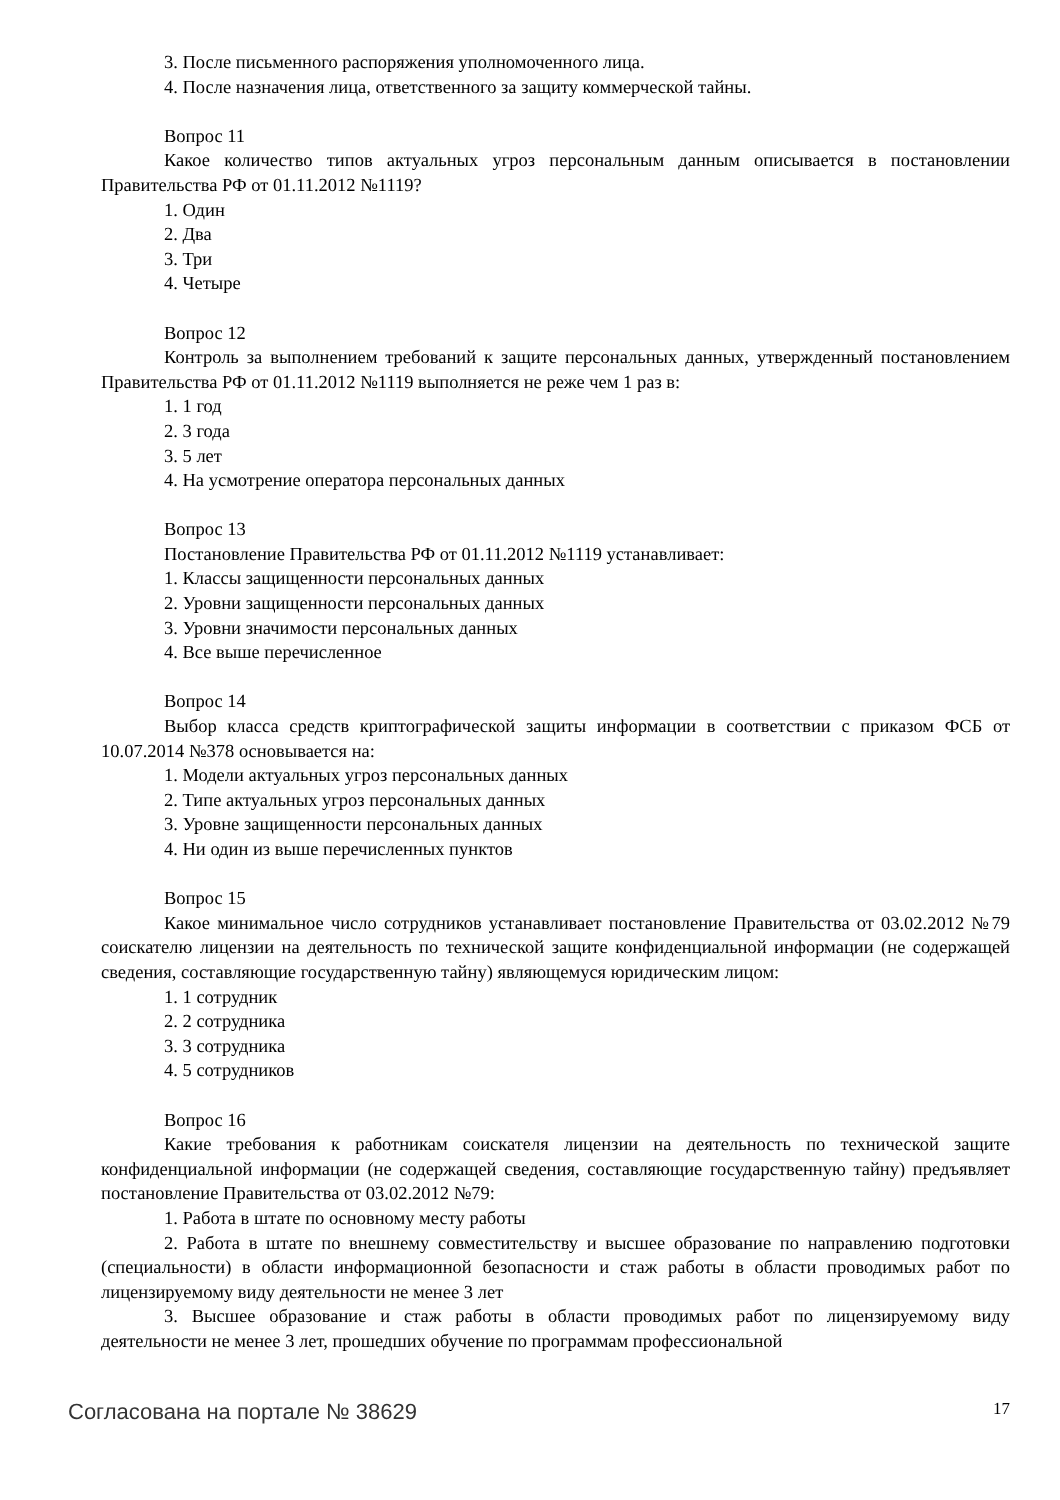3. После письменного распоряжения уполномоченного лица.
4. После назначения лица, ответственного за защиту коммерческой тайны.
Вопрос 11
Какое количество типов актуальных угроз персональным данным описывается в постановлении Правительства РФ от 01.11.2012 №1119?
1. Один
2. Два
3. Три
4. Четыре
Вопрос 12
Контроль за выполнением требований к защите персональных данных, утвержденный постановлением Правительства РФ от 01.11.2012 №1119 выполняется не реже чем 1 раз в:
1. 1 год
2. 3 года
3. 5 лет
4. На усмотрение оператора персональных данных
Вопрос 13
Постановление Правительства РФ от 01.11.2012 №1119 устанавливает:
1. Классы защищенности персональных данных
2. Уровни защищенности персональных данных
3. Уровни значимости персональных данных
4. Все выше перечисленное
Вопрос 14
Выбор класса средств криптографической защиты информации в соответствии с приказом ФСБ от 10.07.2014 №378 основывается на:
1. Модели актуальных угроз персональных данных
2. Типе актуальных угроз персональных данных
3. Уровне защищенности персональных данных
4. Ни один из выше перечисленных пунктов
Вопрос 15
Какое минимальное число сотрудников устанавливает постановление Правительства от 03.02.2012 №79 соискателю лицензии на деятельность по технической защите конфиденциальной информации (не содержащей сведения, составляющие государственную тайну) являющемуся юридическим лицом:
1. 1 сотрудник
2. 2 сотрудника
3. 3 сотрудника
4. 5 сотрудников
Вопрос 16
Какие требования к работникам соискателя лицензии на деятельность по технической защите конфиденциальной информации (не содержащей сведения, составляющие государственную тайну) предъявляет постановление Правительства от 03.02.2012 №79:
1. Работа в штате по основному месту работы
2. Работа в штате по внешнему совместительству и высшее образование по направлению подготовки (специальности) в области информационной безопасности и стаж работы в области проводимых работ по лицензируемому виду деятельности не менее 3 лет
3. Высшее образование и стаж работы в области проводимых работ по лицензируемому виду деятельности не менее 3 лет, прошедших обучение по программам профессиональной
Согласована на портале № 38629 17